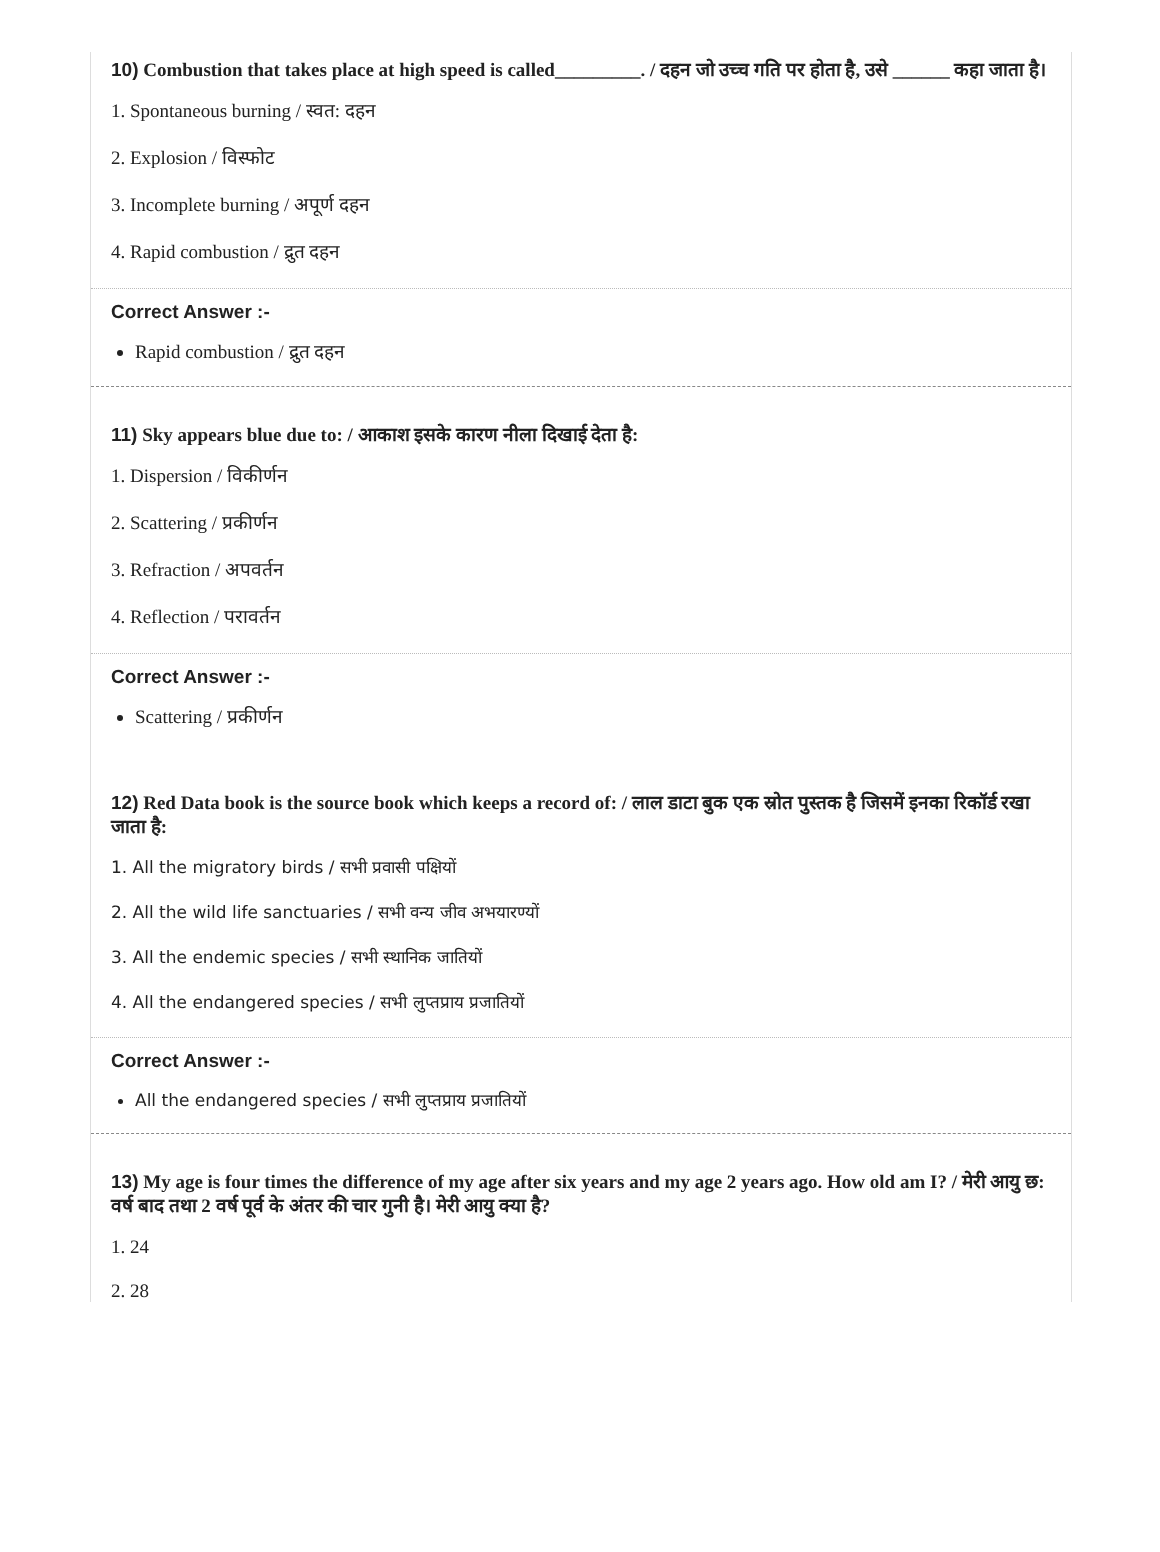10) Combustion that takes place at high speed is called_________. / दहन जो उच्च गति पर होता है, उसे ______ कहा जाता है।
1. Spontaneous burning / स्वत: दहन
2. Explosion / विस्फोट
3. Incomplete burning / अपूर्ण दहन
4. Rapid combustion / द्रुत दहन
Correct Answer :-
Rapid combustion / द्रुत दहन
11) Sky appears blue due to: / आकाश इसके कारण नीला दिखाई देता है:
1. Dispersion / विकीर्णन
2. Scattering / प्रकीर्णन
3. Refraction / अपवर्तन
4. Reflection / परावर्तन
Correct Answer :-
Scattering / प्रकीर्णन
12) Red Data book is the source book which keeps a record of: / लाल डाटा बुक एक स्रोत पुस्तक है जिसमें इनका रिकॉर्ड रखा जाता है:
1. All the migratory birds / सभी प्रवासी पक्षियों
2. All the wild life sanctuaries / सभी वन्य जीव अभयारण्यों
3. All the endemic species / सभी स्थानिक जातियों
4. All the endangered species / सभी लुप्तप्राय प्रजातियों
Correct Answer :-
All the endangered species / सभी लुप्तप्राय प्रजातियों
13) My age is four times the difference of my age after six years and my age 2 years ago. How old am I? / मेरी आयु छ: वर्ष बाद तथा 2 वर्ष पूर्व के अंतर की चार गुनी है। मेरी आयु क्या है?
1. 24
2. 28